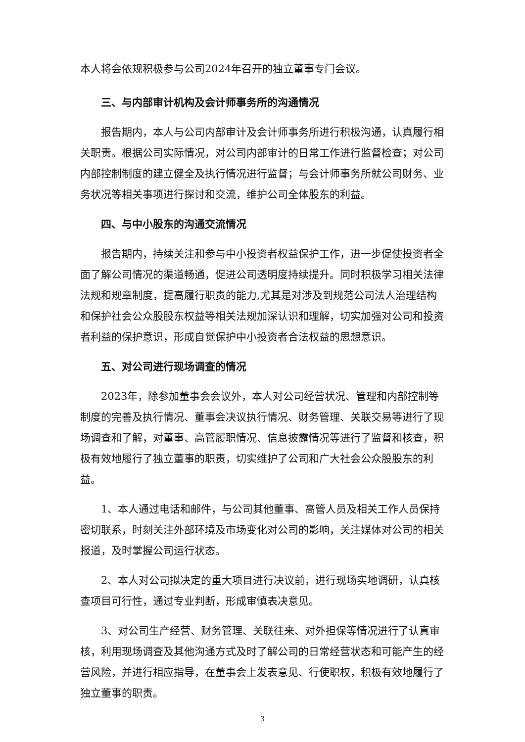本人将会依规积极参与公司2024年召开的独立董事专门会议。
三、与内部审计机构及会计师事务所的沟通情况
报告期内，本人与公司内部审计及会计师事务所进行积极沟通，认真履行相关职责。根据公司实际情况，对公司内部审计的日常工作进行监督检查；对公司内部控制制度的建立健全及执行情况进行监督；与会计师事务所就公司财务、业务状况等相关事项进行探讨和交流，维护公司全体股东的利益。
四、与中小股东的沟通交流情况
报告期内，持续关注和参与中小投资者权益保护工作，进一步促使投资者全面了解公司情况的渠道畅通，促进公司透明度持续提升。同时积极学习相关法律法规和规章制度，提高履行职责的能力,尤其是对涉及到规范公司法人治理结构和保护社会公众股股东权益等相关法规加深认识和理解，切实加强对公司和投资者利益的保护意识，形成自觉保护中小投资者合法权益的思想意识。
五、对公司进行现场调查的情况
2023年，除参加董事会会议外，本人对公司经营状况、管理和内部控制等制度的完善及执行情况、董事会决议执行情况、财务管理、关联交易等进行了现场调查和了解，对董事、高管履职情况、信息披露情况等进行了监督和核查，积极有效地履行了独立董事的职责，切实维护了公司和广大社会公众股股东的利益。
1、本人通过电话和邮件，与公司其他董事、高管人员及相关工作人员保持密切联系，时刻关注外部环境及市场变化对公司的影响，关注媒体对公司的相关报道，及时掌握公司运行状态。
2、本人对公司拟决定的重大项目进行决议前，进行现场实地调研，认真核查项目可行性，通过专业判断，形成审慎表决意见。
3、对公司生产经营、财务管理、关联往来、对外担保等情况进行了认真审核，利用现场调查及其他沟通方式及时了解公司的日常经营状态和可能产生的经营风险，并进行相应指导，在董事会上发表意见、行使职权，积极有效地履行了独立董事的职责。
3